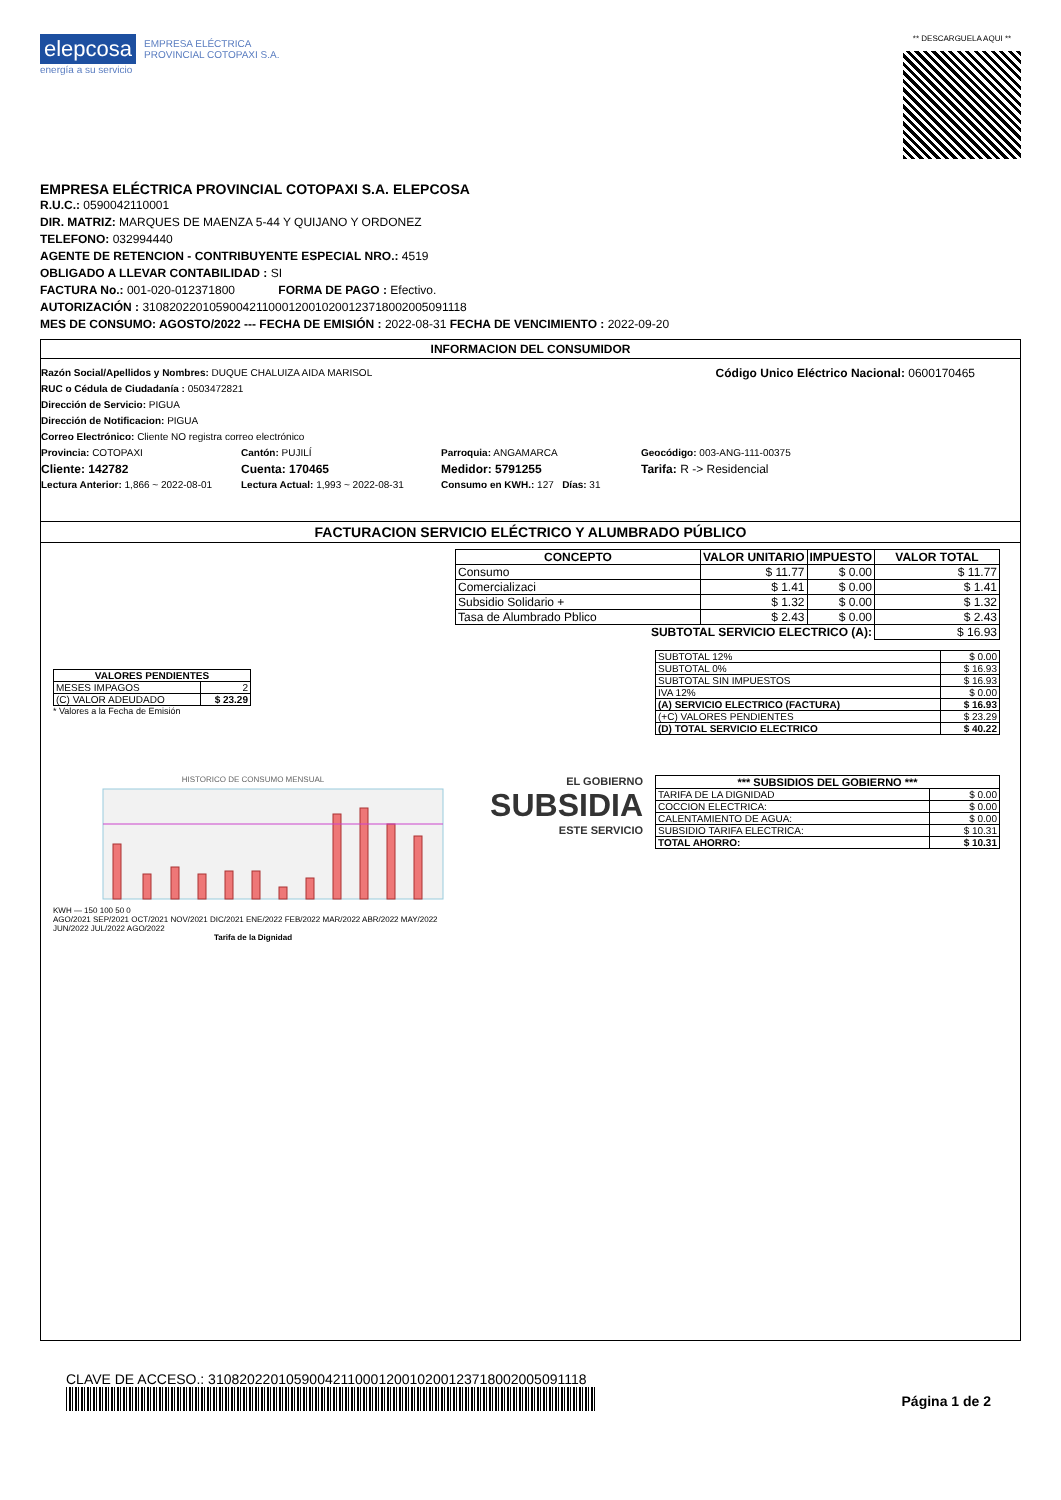elepcosa EMPRESA ELÉCTRICA
PROVINCIAL COTOPAXI S.A.
energía a su servicio
** DESCARGUELA AQUI **
EMPRESA ELÉCTRICA PROVINCIAL COTOPAXI S.A. ELEPCOSA
R.U.C.: 0590042110001
DIR. MATRIZ: MARQUES DE MAENZA 5-44 Y QUIJANO Y ORDONEZ
TELEFONO: 032994440
AGENTE DE RETENCION - CONTRIBUYENTE ESPECIAL NRO.: 4519
OBLIGADO A LLEVAR CONTABILIDAD : SI
FACTURA No.: 001-020-012371800 FORMA DE PAGO : Efectivo.
AUTORIZACIÓN : 3108202201059004211000120010200123718002005091118
MES DE CONSUMO: AGOSTO/2022 --- FECHA DE EMISIÓN : 2022-08-31 FECHA DE VENCIMIENTO : 2022-09-20
INFORMACION DEL CONSUMIDOR
Razón Social/Apellidos y Nombres: DUQUE CHALUIZA AIDA MARISOL Código Unico Eléctrico Nacional: 0600170465
RUC o Cédula de Ciudadanía : 0503472821
Dirección de Servicio: PIGUA
Dirección de Notificacion: PIGUA
Correo Electrónico: Cliente NO registra correo electrónico
Provincia: COTOPAXI Cantón: PUJILÍ Parroquia: ANGAMARCA Geocódigo: 003-ANG-111-00375
Cliente: 142782 Cuenta: 170465 Medidor: 5791255 Tarifa: R -> Residencial
Lectura Anterior: 1,866 ~ 2022-08-01
Lectura Actual: 1,993 ~ 2022-08-31
Consumo en KWH.: 127 Días: 31
FACTURACION SERVICIO ELÉCTRICO Y ALUMBRADO PÚBLICO
| VALORES PENDIENTES | |
| --- | --- |
| MESES IMPAGOS | 2 |
| (C) VALOR ADEUDADO | $ 23.29 |
* Valores a la Fecha de Emisión
| CONCEPTO | VALOR UNITARIO | IMPUESTO | VALOR TOTAL |
| --- | --- | --- | --- |
| Consumo | $ 11.77 | $ 0.00 | $ 11.77 |
| Comercializaci | $ 1.41 | $ 0.00 | $ 1.41 |
| Subsidio Solidario + | $ 1.32 | $ 0.00 | $ 1.32 |
| Tasa de Alumbrado Pblico | $ 2.43 | $ 0.00 | $ 2.43 |
| SUBTOTAL SERVICIO ELECTRICO (A): | | | $ 16.93 |
| SUBTOTAL 12% | $ 0.00 |
| SUBTOTAL 0% | $ 16.93 |
| SUBTOTAL SIN IMPUESTOS | $ 16.93 |
| IVA 12% | $ 0.00 |
| (A) SERVICIO ELECTRICO (FACTURA) | $ 16.93 |
| (+C) VALORES PENDIENTES | $ 23.29 |
| (D) TOTAL SERVICIO ELECTRICO | $ 40.22 |
HISTORICO DE CONSUMO MENSUAL
KWH — 150 100 50 0
AGO/2021 SEP/2021 OCT/2021 NOV/2021 DIC/2021 ENE/2022 FEB/2022 MAR/2022 ABR/2022 MAY/2022 JUN/2022 JUL/2022 AGO/2022
Tarifa de la Dignidad
EL GOBIERNO
SUBSIDIA
ESTE SERVICIO
| *** SUBSIDIOS DEL GOBIERNO *** | |
| --- | --- |
| TARIFA DE LA DIGNIDAD | $ 0.00 |
| COCCION ELECTRICA: | $ 0.00 |
| CALENTAMIENTO DE AGUA: | $ 0.00 |
| SUBSIDIO TARIFA ELECTRICA: | $ 10.31 |
| TOTAL AHORRO: | $ 10.31 |
CLAVE DE ACCESO.: 3108202201059004211000120010200123718002005091118
Página 1 de 2